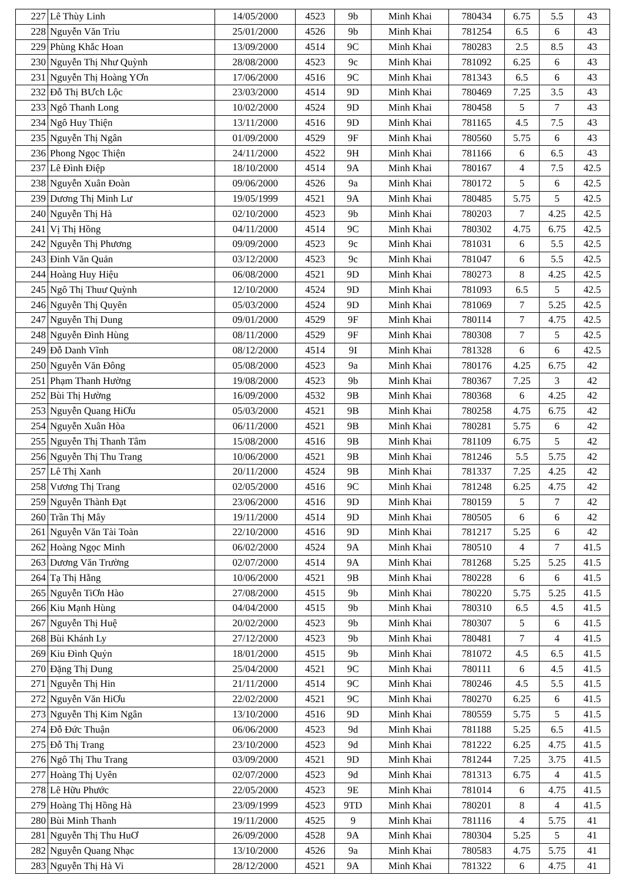| 227 | Lê Thùy Linh | 14/05/2000 | 4523 | 9b | Minh Khai | 780434 | 6.75 | 5.5 | 43 |
| 228 | Nguyễn Văn Trỉu | 25/01/2000 | 4526 | 9b | Minh Khai | 781254 | 6.5 | 6 | 43 |
| 229 | Phùng Khắc Hoan | 13/09/2000 | 4514 | 9C | Minh Khai | 780283 | 2.5 | 8.5 | 43 |
| 230 | Nguyễn Thị Như Quỳnh | 28/08/2000 | 4523 | 9c | Minh Khai | 781092 | 6.25 | 6 | 43 |
| 231 | Nguyễn Thị Hoàng YƠn | 17/06/2000 | 4516 | 9C | Minh Khai | 781343 | 6.5 | 6 | 43 |
| 232 | Đỗ Thị BƯch Lộc | 23/03/2000 | 4514 | 9D | Minh Khai | 780469 | 7.25 | 3.5 | 43 |
| 233 | Ngô Thanh Long | 10/02/2000 | 4524 | 9D | Minh Khai | 780458 | 5 | 7 | 43 |
| 234 | Ngô Huy Thiện | 13/11/2000 | 4516 | 9D | Minh Khai | 781165 | 4.5 | 7.5 | 43 |
| 235 | Nguyễn Thị Ngân | 01/09/2000 | 4529 | 9F | Minh Khai | 780560 | 5.75 | 6 | 43 |
| 236 | Phong Ngọc Thiện | 24/11/2000 | 4522 | 9H | Minh Khai | 781166 | 6 | 6.5 | 43 |
| 237 | Lê Đình Điệp | 18/10/2000 | 4514 | 9A | Minh Khai | 780167 | 4 | 7.5 | 42.5 |
| 238 | Nguyễn Xuân Đoàn | 09/06/2000 | 4526 | 9a | Minh Khai | 780172 | 5 | 6 | 42.5 |
| 239 | Dương Thị Minh Lư | 19/05/1999 | 4521 | 9A | Minh Khai | 780485 | 5.75 | 5 | 42.5 |
| 240 | Nguyễn Thị Hà | 02/10/2000 | 4523 | 9b | Minh Khai | 780203 | 7 | 4.25 | 42.5 |
| 241 | Vị Thị Hồng | 04/11/2000 | 4514 | 9C | Minh Khai | 780302 | 4.75 | 6.75 | 42.5 |
| 242 | Nguyễn Thị Phương | 09/09/2000 | 4523 | 9c | Minh Khai | 781031 | 6 | 5.5 | 42.5 |
| 243 | Đinh Văn Quản | 03/12/2000 | 4523 | 9c | Minh Khai | 781047 | 6 | 5.5 | 42.5 |
| 244 | Hoàng Huy Hiệu | 06/08/2000 | 4521 | 9D | Minh Khai | 780273 | 8 | 4.25 | 42.5 |
| 245 | Ngô Thị Thuư Quỳnh | 12/10/2000 | 4524 | 9D | Minh Khai | 781093 | 6.5 | 5 | 42.5 |
| 246 | Nguyễn Thị Quyên | 05/03/2000 | 4524 | 9D | Minh Khai | 781069 | 7 | 5.25 | 42.5 |
| 247 | Nguyễn Thị Dung | 09/01/2000 | 4529 | 9F | Minh Khai | 780114 | 7 | 4.75 | 42.5 |
| 248 | Nguyễn Đình Hùng | 08/11/2000 | 4529 | 9F | Minh Khai | 780308 | 7 | 5 | 42.5 |
| 249 | Đỗ Danh Vĩnh | 08/12/2000 | 4514 | 9I | Minh Khai | 781328 | 6 | 6 | 42.5 |
| 250 | Nguyễn Văn Đông | 05/08/2000 | 4523 | 9a | Minh Khai | 780176 | 4.25 | 6.75 | 42 |
| 251 | Phạm Thanh Hường | 19/08/2000 | 4523 | 9b | Minh Khai | 780367 | 7.25 | 3 | 42 |
| 252 | Bùi Thị Hường | 16/09/2000 | 4532 | 9B | Minh Khai | 780368 | 6 | 4.25 | 42 |
| 253 | Nguyễn Quang HiƠu | 05/03/2000 | 4521 | 9B | Minh Khai | 780258 | 4.75 | 6.75 | 42 |
| 254 | Nguyễn Xuân Hòa | 06/11/2000 | 4521 | 9B | Minh Khai | 780281 | 5.75 | 6 | 42 |
| 255 | Nguyễn Thị Thanh Tâm | 15/08/2000 | 4516 | 9B | Minh Khai | 781109 | 6.75 | 5 | 42 |
| 256 | Nguyễn Thị Thu Trang | 10/06/2000 | 4521 | 9B | Minh Khai | 781246 | 5.5 | 5.75 | 42 |
| 257 | Lê Thị Xanh | 20/11/2000 | 4524 | 9B | Minh Khai | 781337 | 7.25 | 4.25 | 42 |
| 258 | Vương Thị Trang | 02/05/2000 | 4516 | 9C | Minh Khai | 781248 | 6.25 | 4.75 | 42 |
| 259 | Nguyễn Thành Đạt | 23/06/2000 | 4516 | 9D | Minh Khai | 780159 | 5 | 7 | 42 |
| 260 | Trần Thị Mây | 19/11/2000 | 4514 | 9D | Minh Khai | 780505 | 6 | 6 | 42 |
| 261 | Nguyễn Văn Tài Toàn | 22/10/2000 | 4516 | 9D | Minh Khai | 781217 | 5.25 | 6 | 42 |
| 262 | Hoàng Ngọc Minh | 06/02/2000 | 4524 | 9A | Minh Khai | 780510 | 4 | 7 | 41.5 |
| 263 | Dương Văn Trường | 02/07/2000 | 4514 | 9A | Minh Khai | 781268 | 5.25 | 5.25 | 41.5 |
| 264 | Tạ Thị Hằng | 10/06/2000 | 4521 | 9B | Minh Khai | 780228 | 6 | 6 | 41.5 |
| 265 | Nguyễn TiƠn Hào | 27/08/2000 | 4515 | 9b | Minh Khai | 780220 | 5.75 | 5.25 | 41.5 |
| 266 | Kiu Mạnh Hùng | 04/04/2000 | 4515 | 9b | Minh Khai | 780310 | 6.5 | 4.5 | 41.5 |
| 267 | Nguyễn Thị Huệ | 20/02/2000 | 4523 | 9b | Minh Khai | 780307 | 5 | 6 | 41.5 |
| 268 | Bùi Khánh Ly | 27/12/2000 | 4523 | 9b | Minh Khai | 780481 | 7 | 4 | 41.5 |
| 269 | Kiu Đình Quỷn | 18/01/2000 | 4515 | 9b | Minh Khai | 781072 | 4.5 | 6.5 | 41.5 |
| 270 | Đặng Thị Dung | 25/04/2000 | 4521 | 9C | Minh Khai | 780111 | 6 | 4.5 | 41.5 |
| 271 | Nguyễn Thị Hin | 21/11/2000 | 4514 | 9C | Minh Khai | 780246 | 4.5 | 5.5 | 41.5 |
| 272 | Nguyễn Văn HiƠu | 22/02/2000 | 4521 | 9C | Minh Khai | 780270 | 6.25 | 6 | 41.5 |
| 273 | Nguyễn Thị Kim Ngân | 13/10/2000 | 4516 | 9D | Minh Khai | 780559 | 5.75 | 5 | 41.5 |
| 274 | Đỗ Đức Thuận | 06/06/2000 | 4523 | 9d | Minh Khai | 781188 | 5.25 | 6.5 | 41.5 |
| 275 | Đỗ Thị Trang | 23/10/2000 | 4523 | 9d | Minh Khai | 781222 | 6.25 | 4.75 | 41.5 |
| 276 | Ngô Thị Thu Trang | 03/09/2000 | 4521 | 9D | Minh Khai | 781244 | 7.25 | 3.75 | 41.5 |
| 277 | Hoàng Thị Uyên | 02/07/2000 | 4523 | 9d | Minh Khai | 781313 | 6.75 | 4 | 41.5 |
| 278 | Lê Hữu Phước | 22/05/2000 | 4523 | 9E | Minh Khai | 781014 | 6 | 4.75 | 41.5 |
| 279 | Hoàng Thị Hồng Hà | 23/09/1999 | 4523 | 9TD | Minh Khai | 780201 | 8 | 4 | 41.5 |
| 280 | Bùi Minh Thanh | 19/11/2000 | 4525 | 9 | Minh Khai | 781116 | 4 | 5.75 | 41 |
| 281 | Nguyễn Thị Thu HuƠ | 26/09/2000 | 4528 | 9A | Minh Khai | 780304 | 5.25 | 5 | 41 |
| 282 | Nguyễn Quang Nhạc | 13/10/2000 | 4526 | 9a | Minh Khai | 780583 | 4.75 | 5.75 | 41 |
| 283 | Nguyễn Thị Hà Vi | 28/12/2000 | 4521 | 9A | Minh Khai | 781322 | 6 | 4.75 | 41 |